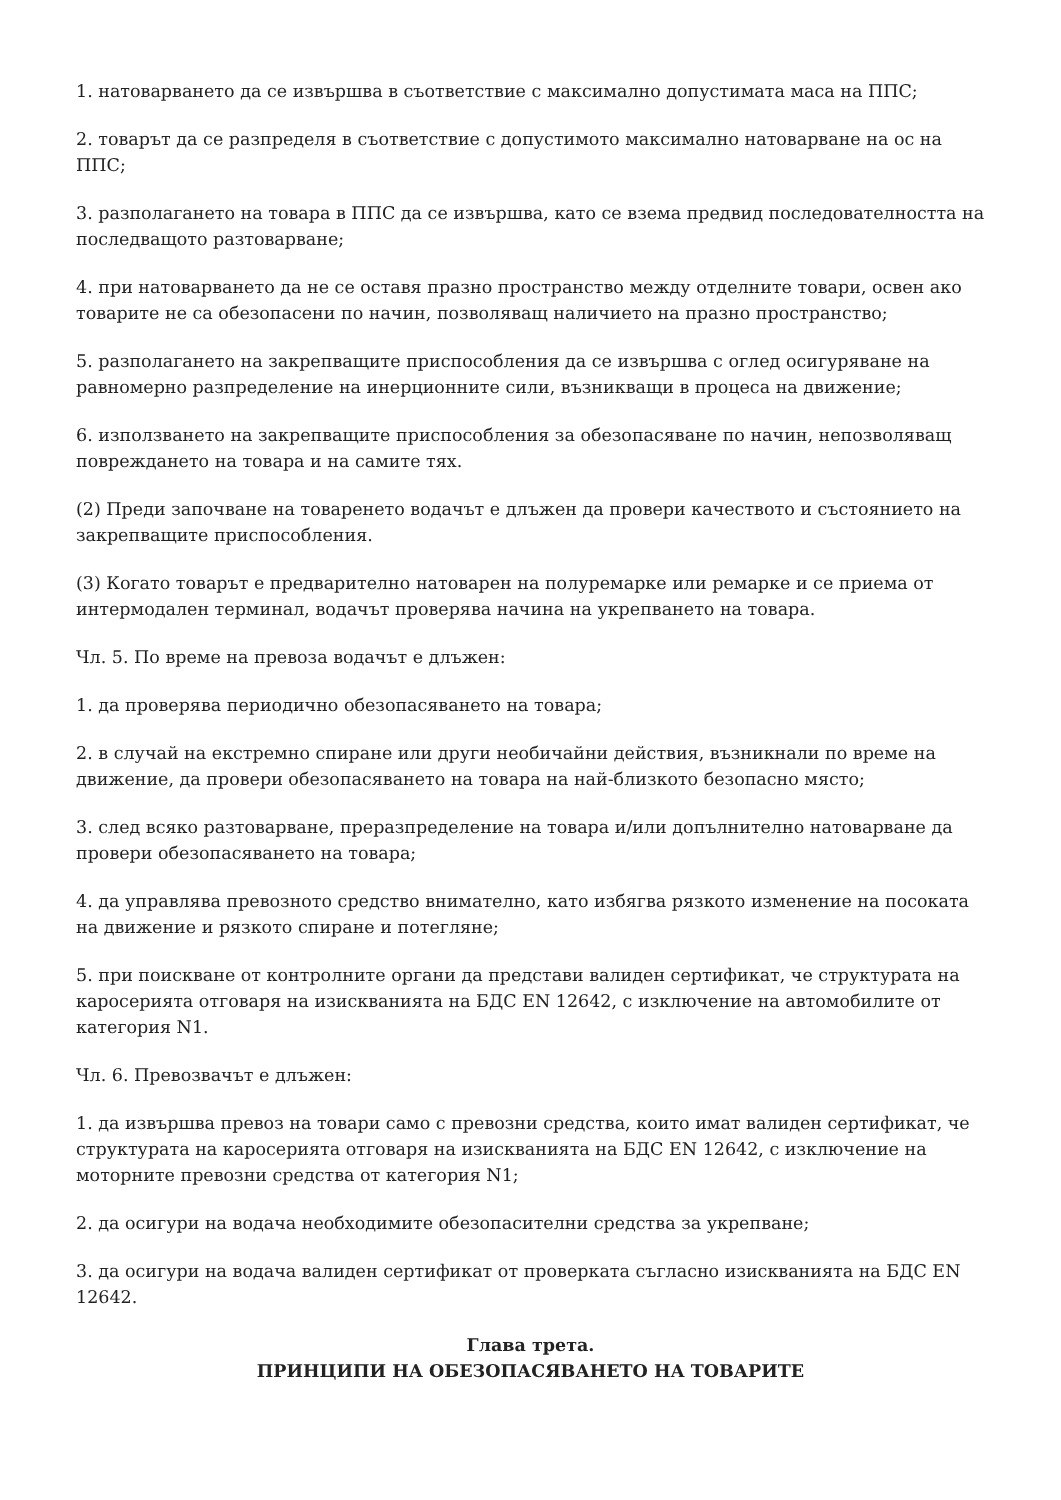1. натоварването да се извършва в съответствие с максимално допустимата маса на ППС;
2. товарът да се разпределя в съответствие с допустимото максимално натоварване на ос на ППС;
3. разполагането на товара в ППС да се извършва, като се взема предвид последователността на последващото разтоварване;
4. при натоварването да не се оставя празно пространство между отделните товари, освен ако товарите не са обезопасени по начин, позволяващ наличието на празно пространство;
5. разполагането на закрепващите приспособления да се извършва с оглед осигуряване на равномерно разпределение на инерционните сили, възникващи в процеса на движение;
6. използването на закрепващите приспособления за обезопасяване по начин, непозволяващ повреждането на товара и на самите тях.
(2) Преди започване на товаренето водачът е длъжен да провери качеството и състоянието на закрепващите приспособления.
(3) Когато товарът е предварително натоварен на полуремарке или ремарке и се приема от интермодален терминал, водачът проверява начина на укрепването на товара.
Чл. 5. По време на превоза водачът е длъжен:
1. да проверява периодично обезопасяването на товара;
2. в случай на екстремно спиране или други необичайни действия, възникнали по време на движение, да провери обезопасяването на товара на най-близкото безопасно място;
3. след всяко разтоварване, преразпределение на товара и/или допълнително натоварване да провери обезопасяването на товара;
4. да управлява превозното средство внимателно, като избягва рязкото изменение на посоката на движение и рязкото спиране и потегляне;
5. при поискване от контролните органи да представи валиден сертификат, че структурата на каросерията отговаря на изискванията на БДС EN 12642, с изключение на автомобилите от категория N1.
Чл. 6. Превозвачът е длъжен:
1. да извършва превоз на товари само с превозни средства, които имат валиден сертификат, че структурата на каросерията отговаря на изискванията на БДС EN 12642, с изключение на моторните превозни средства от категория N1;
2. да осигури на водача необходимите обезопасителни средства за укрепване;
3. да осигури на водача валиден сертификат от проверката съгласно изискванията на БДС EN 12642.
Глава трета.
ПРИНЦИПИ НА ОБЕЗОПАСЯВАНЕТО НА ТОВАРИТЕ